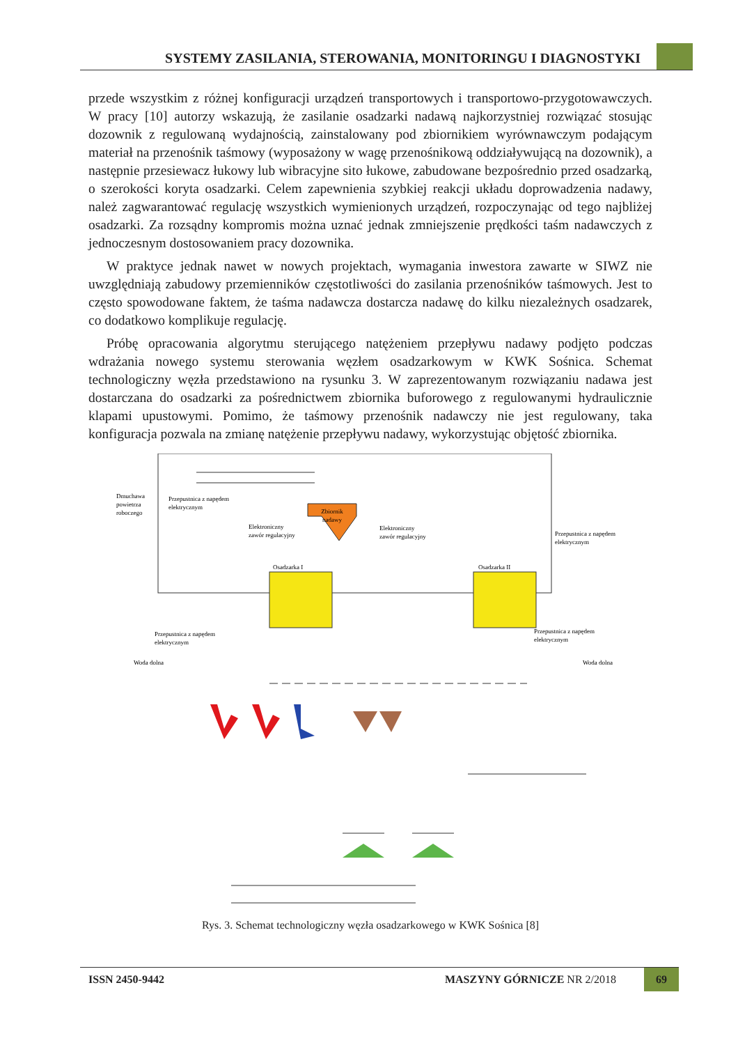SYSTEMY ZASILANIA, STEROWANIA, MONITORINGU I DIAGNOSTYKI
przede wszystkim z różnej konfiguracji urządzeń transportowych i transportowo-przygotowawczych. W pracy [10] autorzy wskazują, że zasilanie osadzarki nadawą najkorzystniej rozwiązać stosując dozownik z regulowaną wydajnością, zainstalowany pod zbiornikiem wyrównawczym podającym materiał na przenośnik taśmowy (wyposażony w wagę przenośnikową oddziaływującą na dozownik), a następnie przesiewacz łukowy lub wibracyjne sito łukowe, zabudowane bezpośrednio przed osadzarką, o szerokości koryta osadzarki. Celem zapewnienia szybkiej reakcji układu doprowadzenia nadawy, należ zagwarantować regulację wszystkich wymienionych urządzeń, rozpoczynając od tego najbliżej osadzarki. Za rozsądny kompromis można uznać jednak zmniejszenie prędkości taśm nadawczych z jednoczesnym dostosowaniem pracy dozownika.
W praktyce jednak nawet w nowych projektach, wymagania inwestora zawarte w SIWZ nie uwzględniają zabudowy przemienników częstotliwości do zasilania przenośników taśmowych. Jest to często spowodowane faktem, że taśma nadawcza dostarcza nadawę do kilku niezależnych osadzarek, co dodatkowo komplikuje regulację.
Próbę opracowania algorytmu sterującego natężeniem przepływu nadawy podjęto podczas wdrażania nowego systemu sterowania węzłem osadzarkowym w KWK Sośnica. Schemat technologiczny węzła przedstawiono na rysunku 3. W zaprezentowanym rozwiązaniu nadawa jest dostarczana do osadzarki za pośrednictwem zbiornika buforowego z regulowanymi hydraulicznie klapami upustowymi. Pomimo, że taśmowy przenośnik nadawczy nie jest regulowany, taka konfiguracja pozwala na zmianę natężenie przepływu nadawy, wykorzystując objętość zbiornika.
Zbiornik
nadawy
Dmuchawa
powietrza
roboczego
Przepustnica z napędem
elektrycznym
Elektroniczny
zawór regulacyjny
Elektroniczny
zawór regulacyjny
Przepustnica z napędem
elektrycznym
Osadzarka I
Osadzarka II
Przepustnica z napędem
elektrycznym
Przepustnica z napędem
elektrycznym
Woda dolna
Woda dolna
Rys. 3. Schemat technologiczny węzła osadzarkowego w KWK Sośnica [8]
ISSN 2450-9442 MASZYNY GÓRNICZE NR 2/2018
69